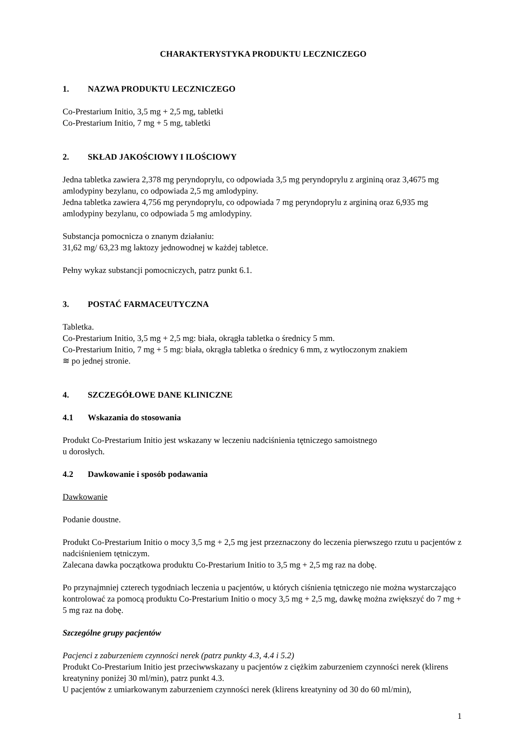CHARAKTERYSTYKA PRODUKTU LECZNICZEGO
1. NAZWA PRODUKTU LECZNICZEGO
Co-Prestarium Initio, 3,5 mg + 2,5 mg, tabletki
Co-Prestarium Initio, 7 mg + 5 mg, tabletki
2. SKŁAD JAKOŚCIOWY I ILOŚCIOWY
Jedna tabletka zawiera 2,378 mg peryndoprylu, co odpowiada 3,5 mg peryndoprylu z argininą oraz 3,4675 mg amlodypiny bezylanu, co odpowiada 2,5 mg amlodypiny.
Jedna tabletka zawiera 4,756 mg peryndoprylu, co odpowiada 7 mg peryndoprylu z argininą oraz 6,935 mg amlodypiny bezylanu, co odpowiada 5 mg amlodypiny.
Substancja pomocnicza o znanym działaniu:
31,62 mg/ 63,23 mg laktozy jednowodnej w każdej tabletce.
Pełny wykaz substancji pomocniczych, patrz punkt 6.1.
3. POSTAĆ FARMACEUTYCZNA
Tabletka.
Co-Prestarium Initio, 3,5 mg + 2,5 mg: biała, okrągła tabletka o średnicy 5 mm.
Co-Prestarium Initio, 7 mg + 5 mg: biała, okrągła tabletka o średnicy 6 mm, z wytłoczonym znakiem
≋ po jednej stronie.
4. SZCZEGÓŁOWE DANE KLINICZNE
4.1 Wskazania do stosowania
Produkt Co-Prestarium Initio jest wskazany w leczeniu nadciśnienia tętniczego samoistnego
u dorosłych.
4.2 Dawkowanie i sposób podawania
Dawkowanie
Podanie doustne.
Produkt Co-Prestarium Initio o mocy 3,5 mg + 2,5 mg jest przeznaczony do leczenia pierwszego rzutu u pacjentów z nadciśnieniem tętniczym.
Zalecana dawka początkowa produktu Co-Prestarium Initio to 3,5 mg + 2,5 mg raz na dobę.
Po przynajmniej czterech tygodniach leczenia u pacjentów, u których ciśnienia tętniczego nie można wystarczająco kontrolować za pomocą produktu Co-Prestarium Initio o mocy 3,5 mg + 2,5 mg, dawkę można zwiększyć do 7 mg + 5 mg raz na dobę.
Szczególne grupy pacjentów
Pacjenci z zaburzeniem czynności nerek (patrz punkty 4.3, 4.4 i 5.2)
Produkt Co-Prestarium Initio jest przeciwwskazany u pacjentów z ciężkim zaburzeniem czynności nerek (klirens kreatyniny poniżej 30 ml/min), patrz punkt 4.3.
U pacjentów z umiarkowanym zaburzeniem czynności nerek (klirens kreatyniny od 30 do 60 ml/min),
1